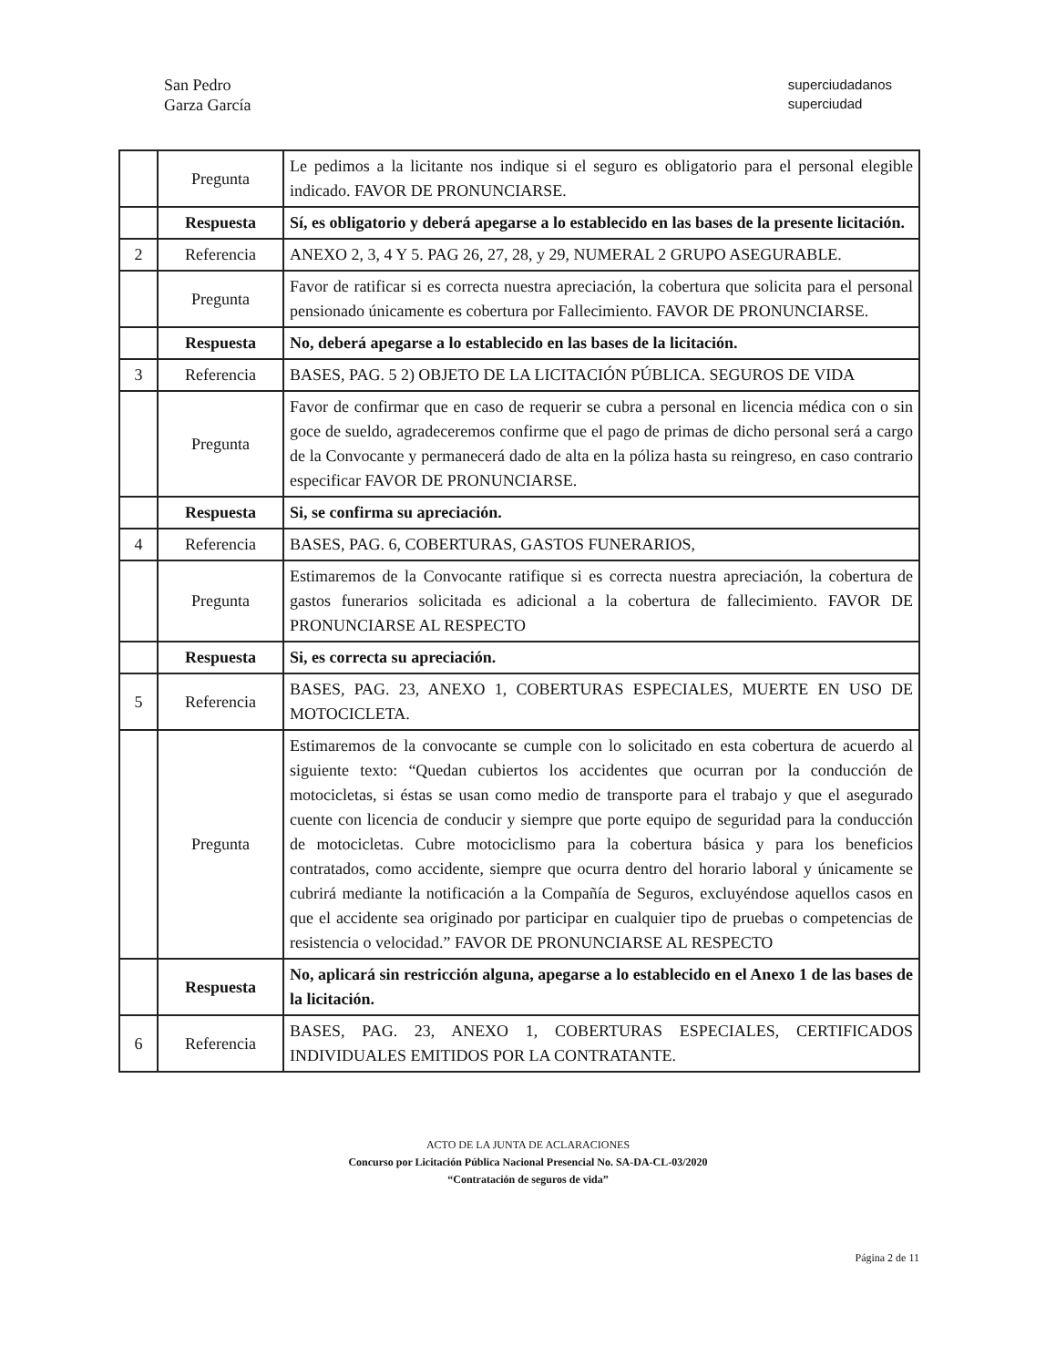San Pedro
Garza García
superciudadanos
superciudad
| | Pregunta | Le pedimos a la licitante nos indique si el seguro es obligatorio para el personal elegible indicado. FAVOR DE PRONUNCIARSE. |
| | Respuesta | Sí, es obligatorio y deberá apegarse a lo establecido en las bases de la presente licitación. |
| 2 | Referencia | ANEXO 2, 3, 4 Y 5. PAG 26, 27, 28, y 29, NUMERAL 2 GRUPO ASEGURABLE. |
| | Pregunta | Favor de ratificar si es correcta nuestra apreciación, la cobertura que solicita para el personal pensionado únicamente es cobertura por Fallecimiento. FAVOR DE PRONUNCIARSE. |
| | Respuesta | No, deberá apegarse a lo establecido en las bases de la licitación. |
| 3 | Referencia | BASES, PAG. 5 2) OBJETO DE LA LICITACIÓN PÚBLICA. SEGUROS DE VIDA |
| | Pregunta | Favor de confirmar que en caso de requerir se cubra a personal en licencia médica con o sin goce de sueldo, agradeceremos confirme que el pago de primas de dicho personal será a cargo de la Convocante y permanecerá dado de alta en la póliza hasta su reingreso, en caso contrario especificar FAVOR DE PRONUNCIARSE. |
| | Respuesta | Si, se confirma su apreciación. |
| 4 | Referencia | BASES, PAG. 6, COBERTURAS, GASTOS FUNERARIOS, |
| | Pregunta | Estimaremos de la Convocante ratifique si es correcta nuestra apreciación, la cobertura de gastos funerarios solicitada es adicional a la cobertura de fallecimiento. FAVOR DE PRONUNCIARSE AL RESPECTO |
| | Respuesta | Si, es correcta su apreciación. |
| 5 | Referencia | BASES, PAG. 23, ANEXO 1, COBERTURAS ESPECIALES, MUERTE EN USO DE MOTOCICLETA. |
| | Pregunta | Estimaremos de la convocante se cumple con lo solicitado en esta cobertura de acuerdo al siguiente texto: “Quedan cubiertos los accidentes que ocurran por la conducción de motocicletas, si éstas se usan como medio de transporte para el trabajo y que el asegurado cuente con licencia de conducir y siempre que porte equipo de seguridad para la conducción de motocicletas. Cubre motociclismo para la cobertura básica y para los beneficios contratados, como accidente, siempre que ocurra dentro del horario laboral y únicamente se cubrirá mediante la notificación a la Compañía de Seguros, excluyéndose aquellos casos en que el accidente sea originado por participar en cualquier tipo de pruebas o competencias de resistencia o velocidad.” FAVOR DE PRONUNCIARSE AL RESPECTO |
| | Respuesta | No, aplicará sin restricción alguna, apegarse a lo establecido en el Anexo 1 de las bases de la licitación. |
| 6 | Referencia | BASES, PAG. 23, ANEXO 1, COBERTURAS ESPECIALES, CERTIFICADOS INDIVIDUALES EMITIDOS POR LA CONTRATANTE. |
ACTO DE LA JUNTA DE ACLARACIONES
Concurso por Licitación Pública Nacional Presencial No. SA-DA-CL-03/2020
“Contratación de seguros de vida”
Página 2 de 11